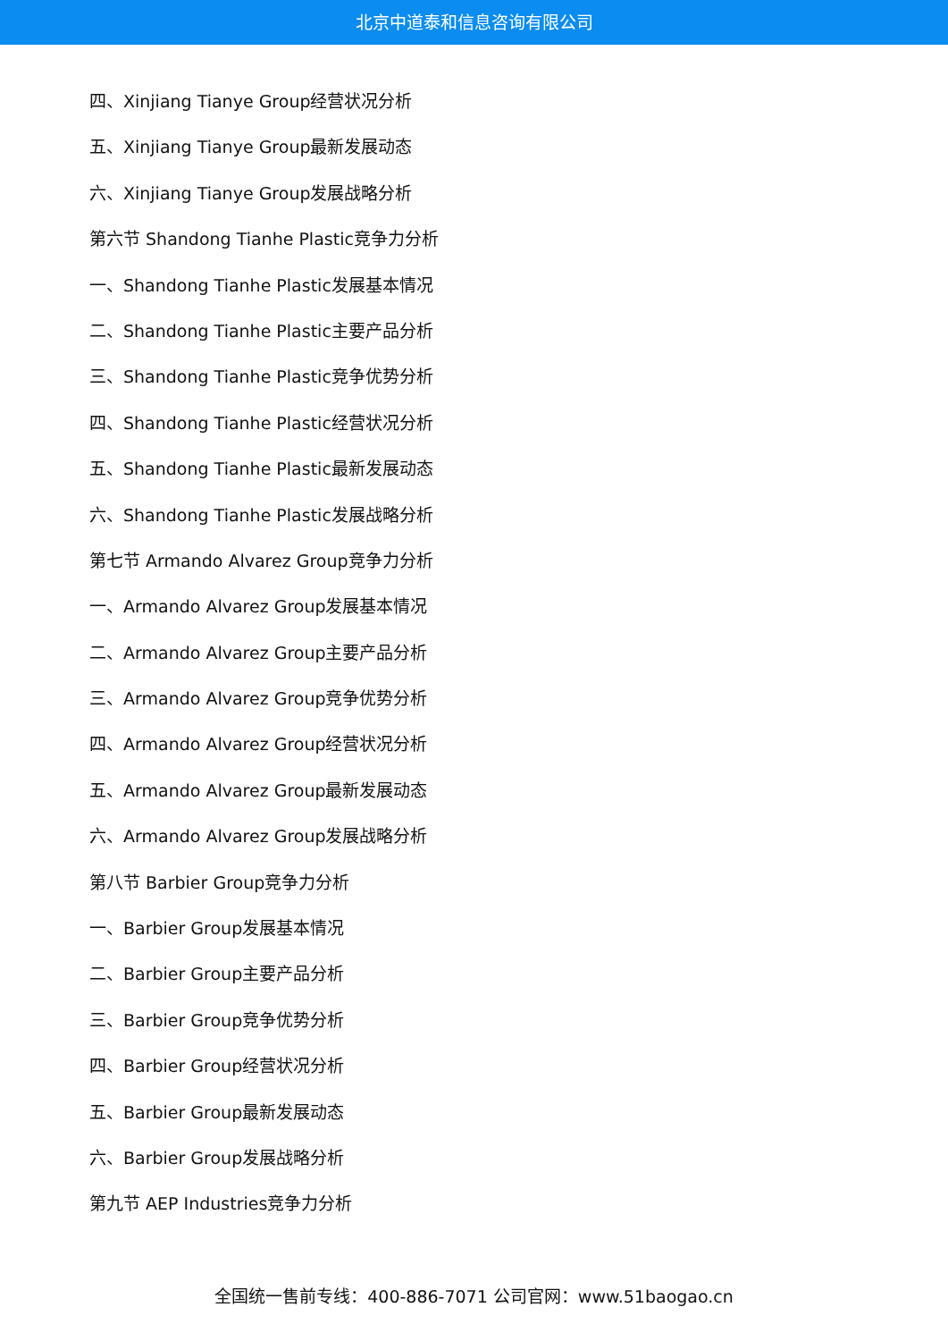北京中道泰和信息咨询有限公司
四、Xinjiang Tianye Group经营状况分析
五、Xinjiang Tianye Group最新发展动态
六、Xinjiang Tianye Group发展战略分析
第六节 Shandong Tianhe Plastic竞争力分析
一、Shandong Tianhe Plastic发展基本情况
二、Shandong Tianhe Plastic主要产品分析
三、Shandong Tianhe Plastic竞争优势分析
四、Shandong Tianhe Plastic经营状况分析
五、Shandong Tianhe Plastic最新发展动态
六、Shandong Tianhe Plastic发展战略分析
第七节 Armando Alvarez Group竞争力分析
一、Armando Alvarez Group发展基本情况
二、Armando Alvarez Group主要产品分析
三、Armando Alvarez Group竞争优势分析
四、Armando Alvarez Group经营状况分析
五、Armando Alvarez Group最新发展动态
六、Armando Alvarez Group发展战略分析
第八节 Barbier Group竞争力分析
一、Barbier Group发展基本情况
二、Barbier Group主要产品分析
三、Barbier Group竞争优势分析
四、Barbier Group经营状况分析
五、Barbier Group最新发展动态
六、Barbier Group发展战略分析
第九节 AEP Industries竞争力分析
全国统一售前专线：400-886-7071 公司官网：www.51baogao.cn